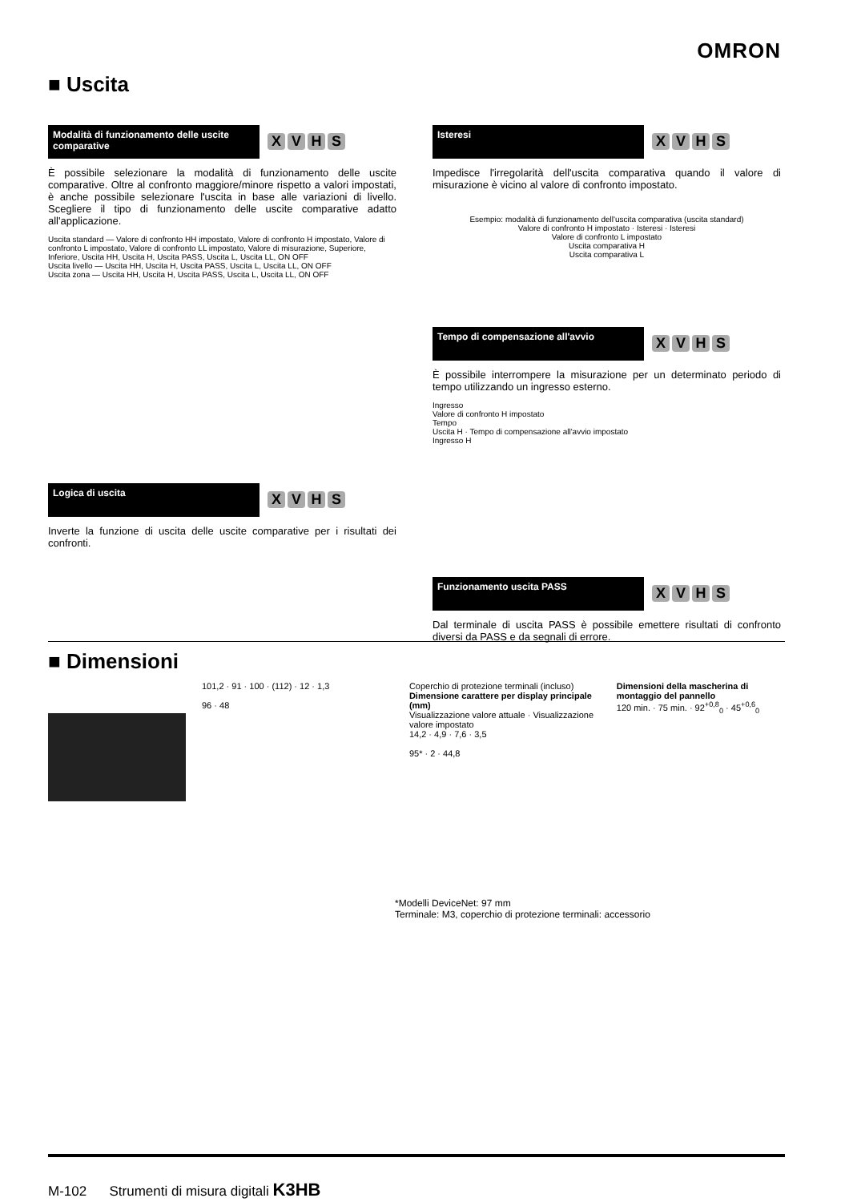OMRON
■ Uscita
Modalità di funzionamento delle uscite comparative
XVHS
È possibile selezionare la modalità di funzionamento delle uscite comparative. Oltre al confronto maggiore/minore rispetto a valori impostati, è anche possibile selezionare l'uscita in base alle variazioni di livello. Scegliere il tipo di funzionamento delle uscite comparative adatto all'applicazione.
Uscita standard — Valore di confronto HH impostato, Valore di confronto H impostato, Valore di confronto L impostato, Valore di confronto LL impostato, Valore di misurazione, Superiore, Inferiore, Uscita HH, Uscita H, Uscita PASS, Uscita L, Uscita LL, ON OFF
Uscita livello — Uscita HH, Uscita H, Uscita PASS, Uscita L, Uscita LL, ON OFF
Uscita zona — Uscita HH, Uscita H, Uscita PASS, Uscita L, Uscita LL, ON OFF
Logica di uscita
XVHS
Inverte la funzione di uscita delle uscite comparative per i risultati dei confronti.
Isteresi
XVHS
Impedisce l'irregolarità dell'uscita comparativa quando il valore di misurazione è vicino al valore di confronto impostato.
Esempio: modalità di funzionamento dell'uscita comparativa (uscita standard)
Valore di confronto H impostato · Isteresi · Isteresi
Valore di confronto L impostato
Uscita comparativa H
Uscita comparativa L
Tempo di compensazione all'avvio
XVHS
È possibile interrompere la misurazione per un determinato periodo di tempo utilizzando un ingresso esterno.
Ingresso
Valore di confronto H impostato
Tempo
Uscita H · Tempo di compensazione all'avvio impostato
Ingresso H
Funzionamento uscita PASS
XVHS
Dal terminale di uscita PASS è possibile emettere risultati di confronto diversi da PASS e da segnali di errore.
■ Dimensioni
101,2 · 91 · 100 · (112) · 12 · 1,3
96 · 48
Coperchio di protezione terminali (incluso)
Dimensione carattere per display principale (mm)
Visualizzazione valore attuale · Visualizzazione valore impostato
14,2 · 4,9 · 7,6 · 3,5
95* · 2 · 44,8
Dimensioni della mascherina di montaggio del pannello
120 min. · 75 min. · 92<sup>+0,8</sup><sub>0</sub> · 45<sup>+0,6</sup><sub>0</sub>
*Modelli DeviceNet: 97 mm
Terminale: M3, coperchio di protezione terminali: accessorio
M-102 Strumenti di misura digitali K3HB